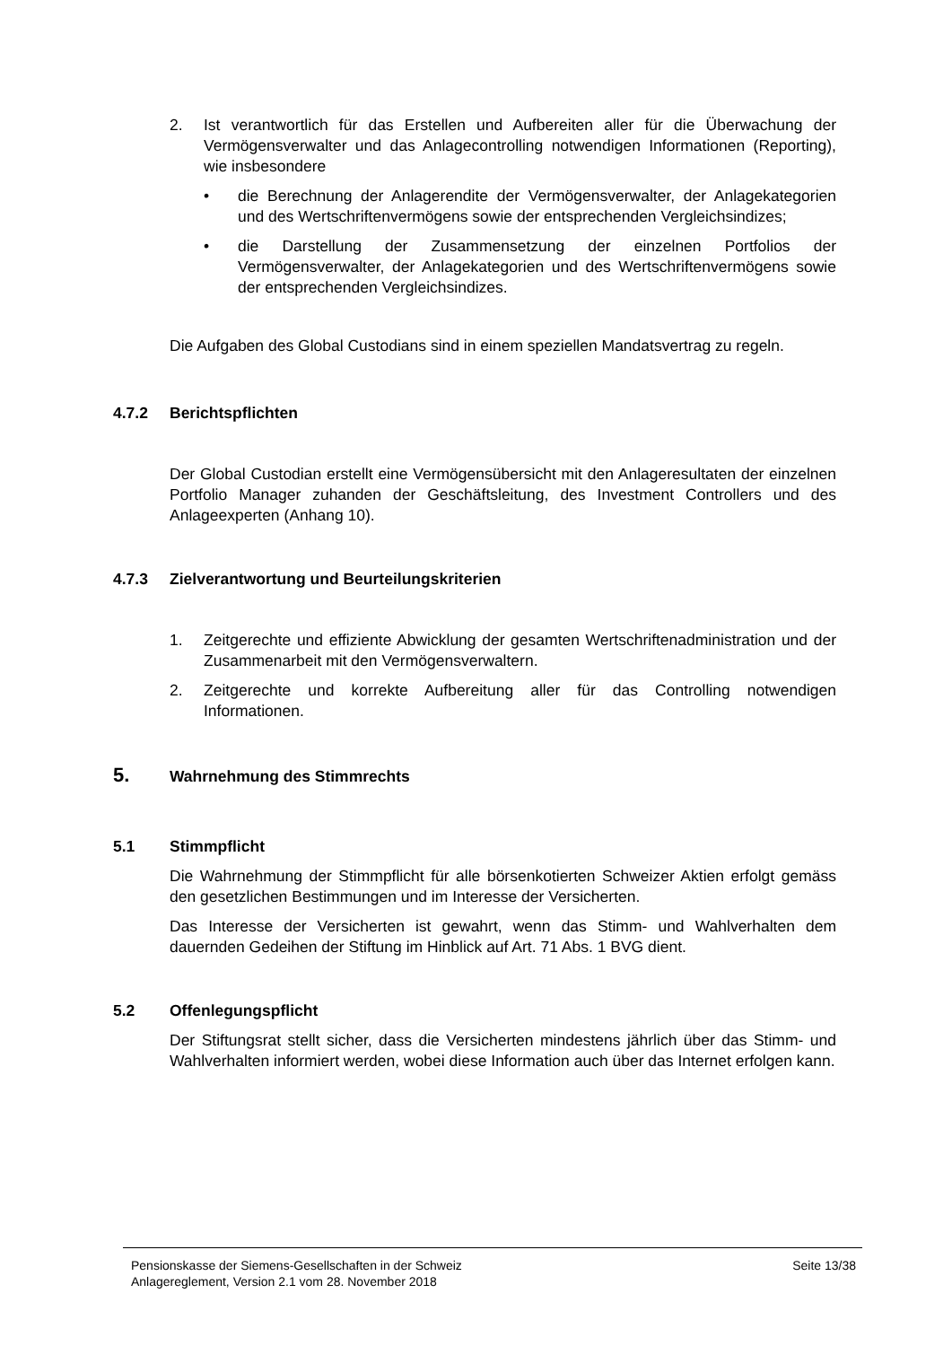2. Ist verantwortlich für das Erstellen und Aufbereiten aller für die Überwachung der Vermögensverwalter und das Anlagecontrolling notwendigen Informationen (Reporting), wie insbesondere
• die Berechnung der Anlagerendite der Vermögensverwalter, der Anlagekategorien und des Wertschriftenvermögens sowie der entsprechenden Vergleichsindizes;
• die Darstellung der Zusammensetzung der einzelnen Portfolios der Vermögensverwalter, der Anlagekategorien und des Wertschriftenvermögens sowie der entsprechenden Vergleichsindizes.
Die Aufgaben des Global Custodians sind in einem speziellen Mandatsvertrag zu regeln.
4.7.2 Berichtspflichten
Der Global Custodian erstellt eine Vermögensübersicht mit den Anlageresultaten der einzelnen Portfolio Manager zuhanden der Geschäftsleitung, des Investment Controllers und des Anlageexperten (Anhang 10).
4.7.3 Zielverantwortung und Beurteilungskriterien
1. Zeitgerechte und effiziente Abwicklung der gesamten Wertschriftenadministration und der Zusammenarbeit mit den Vermögensverwaltern.
2. Zeitgerechte und korrekte Aufbereitung aller für das Controlling notwendigen Informationen.
5. Wahrnehmung des Stimmrechts
5.1 Stimmpflicht
Die Wahrnehmung der Stimmpflicht für alle börsenkotierten Schweizer Aktien erfolgt gemäss den gesetzlichen Bestimmungen und im Interesse der Versicherten.
Das Interesse der Versicherten ist gewahrt, wenn das Stimm- und Wahlverhalten dem dauernden Gedeihen der Stiftung im Hinblick auf Art. 71 Abs. 1 BVG dient.
5.2 Offenlegungspflicht
Der Stiftungsrat stellt sicher, dass die Versicherten mindestens jährlich über das Stimm- und Wahlverhalten informiert werden, wobei diese Information auch über das Internet erfolgen kann.
Pensionskasse der Siemens-Gesellschaften in der Schweiz
Anlagereglement, Version 2.1 vom 28. November 2018
Seite 13/38